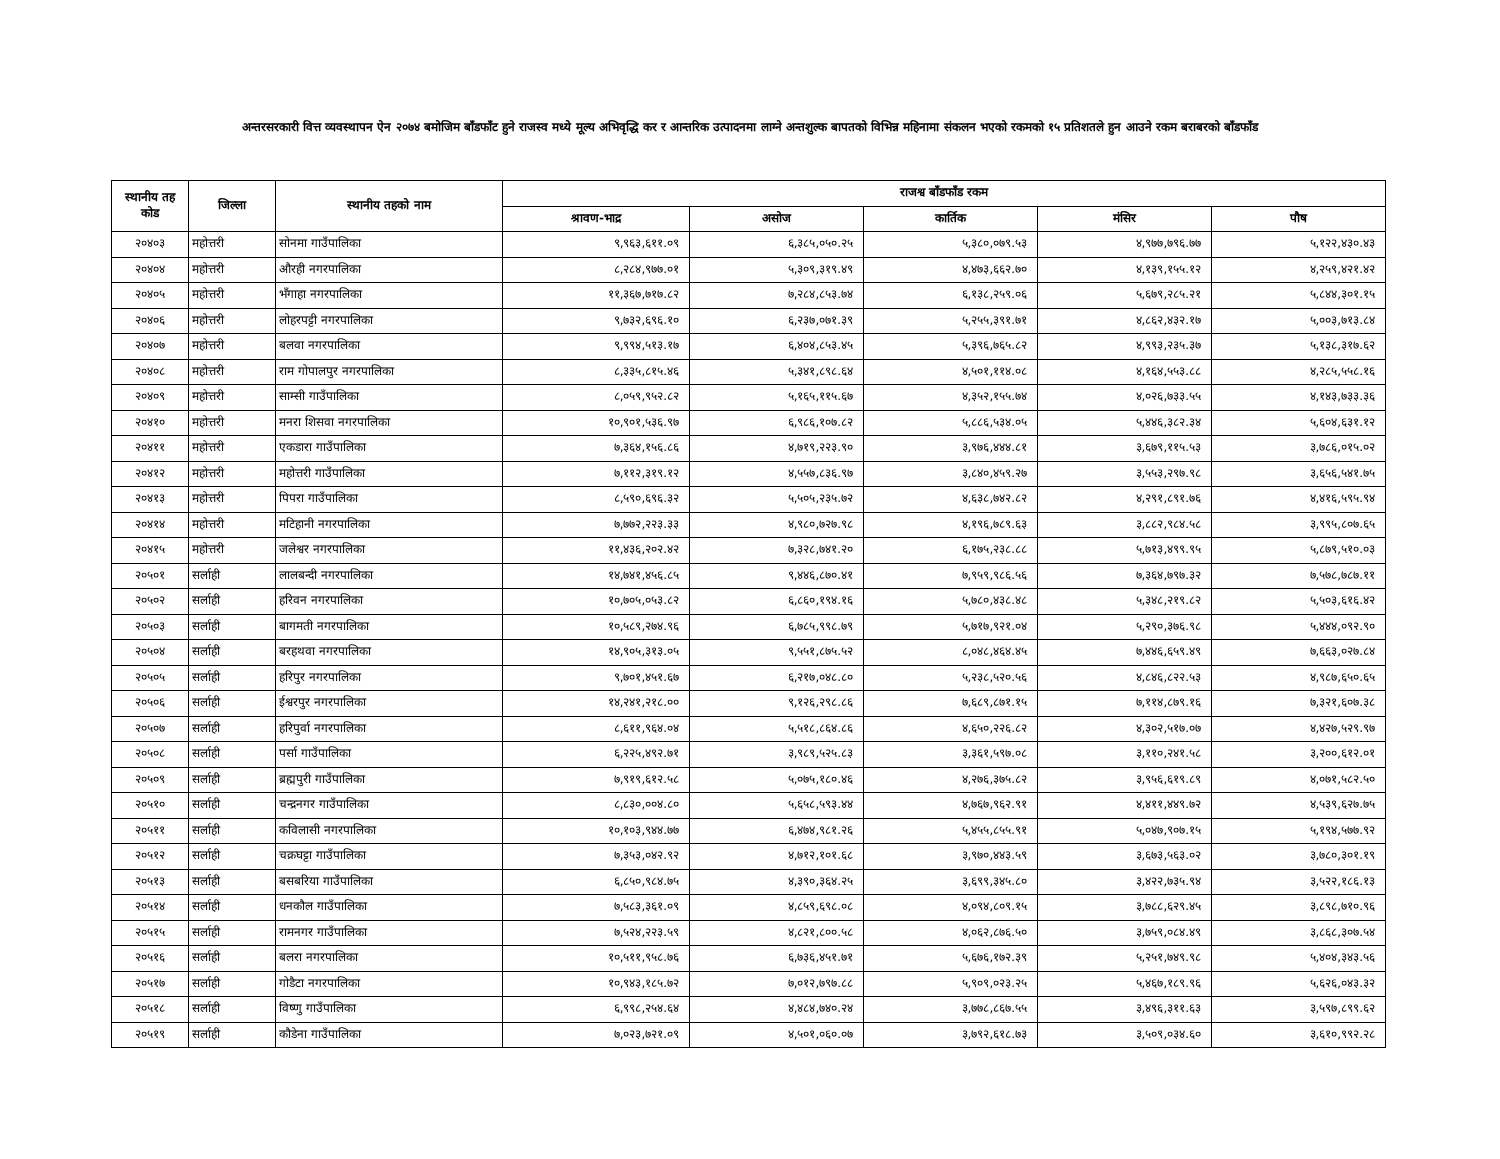अन्तरसरकारी वित्त व्यवस्थापन ऐन २०७४ बमोजिम बाँडफाँट हुने राजस्व मध्ये मूल्य अभिवृद्धि कर र आन्तरिक उत्पादनमा लाग्ने अन्तशुल्क बापतको विभिन्न महिनामा संकलन भएको रकमको १५ प्रतिशतले हुन आउने रकम बराबरको बाँडफाँड
| स्थानीय तह कोड | जिल्ला | स्थानीय तहको नाम | राजश्व बाँडफाँड रकम | | | | |
| --- | --- | --- | --- | --- | --- | --- | --- |
| | | | श्रावण-भाद्र | असोज | कार्तिक | मंसिर | पौष |
| २०४०३ | महोत्तरी | सोनमा गाउँपालिका | ९,९६३,६११.०९ | ६,३८५,०५०.२५ | ५,३८०,०७९.५३ | ४,९७७,७९६.७७ | ५,१२२,४३०.४३ |
| २०४०४ | महोत्तरी | औरही नगरपालिका | ८,२८४,९७७.०१ | ५,३०९,३१९.४९ | ४,४७३,६६२.७० | ४,१३९,१५५.१२ | ४,२५९,४२१.४२ |
| २०४०५ | महोत्तरी | भँगाहा नगरपालिका | ११,३६७,७१७.८२ | ७,२८४,८५३.७४ | ६,१३८,२५९.०६ | ५,६७९,२८५.२१ | ५,८४४,३०१.१५ |
| २०४०६ | महोत्तरी | लोहरपट्टी नगरपालिका | ९,७३२,६९६.१० | ६,२३७,०७१.३९ | ५,२५५,३९१.७१ | ४,८६२,४३२.१७ | ५,००३,७१३.८४ |
| २०४०७ | महोत्तरी | बलवा नगरपालिका | ९,९९४,५१३.१७ | ६,४०४,८५३.४५ | ५,३९६,७६५.८२ | ४,९९३,२३५.३७ | ५,१३८,३१७.६२ |
| २०४०८ | महोत्तरी | राम गोपालपुर नगरपालिका | ८,३३५,८१५.४६ | ५,३४१,८९८.६४ | ४,५०१,११४.०८ | ४,१६४,५५३.८८ | ४,२८५,५५८.१६ |
| २०४०९ | महोत्तरी | साम्सी गाउँपालिका | ८,०५९,९५२.८२ | ५,१६५,११५.६७ | ४,३५२,१५५.७४ | ४,०२६,७३३.५५ | ४,१४३,७३३.३६ |
| २०४१० | महोत्तरी | मनरा शिसवा नगरपालिका | १०,९०१,५३६.९७ | ६,९८६,१०७.८२ | ५,८८६,५३४.०५ | ५,४४६,३८२.३४ | ५,६०४,६३१.१२ |
| २०४११ | महोत्तरी | एकडारा गाउँपालिका | ७,३६४,१५६.८६ | ४,७१९,२२३.९० | ३,९७६,४४४.८१ | ३,६७९,११५.५३ | ३,७८६,०१५.०२ |
| २०४१२ | महोत्तरी | महोत्तरी गाउँपालिका | ७,११२,३१९.१२ | ४,५५७,८३६.९७ | ३,८४०,४५९.२७ | ३,५५३,२९७.९८ | ३,६५६,५४१.७५ |
| २०४१३ | महोत्तरी | पिपरा गाउँपालिका | ८,५९०,६९६.३२ | ५,५०५,२३५.७२ | ४,६३८,७४२.८२ | ४,२९१,८९१.७६ | ४,४१६,५९५.९४ |
| २०४१४ | महोत्तरी | मटिहानी नगरपालिका | ७,७७२,२२३.३३ | ४,९८०,७२७.९८ | ४,१९६,७८९.६३ | ३,८८२,९८४.५८ | ३,९९५,८०७.६५ |
| २०४१५ | महोत्तरी | जलेश्वर नगरपालिका | ११,४३६,२०२.४२ | ७,३२८,७४१.२० | ६,१७५,२३८.८८ | ५,७१३,४९९.९५ | ५,८७९,५१०.०३ |
| २०५०१ | सर्लाही | लालबन्दी नगरपालिका | १४,७४१,४५६.८५ | ९,४४६,८७०.४१ | ७,९५९,९८६.५६ | ७,३६४,७९७.३२ | ७,५७८,७८७.११ |
| २०५०२ | सर्लाही | हरिवन नगरपालिका | १०,७०५,०५३.८२ | ६,८६०,१९४.१६ | ५,७८०,४३८.४८ | ५,३४८,२१९.८२ | ५,५०३,६१६.४२ |
| २०५०३ | सर्लाही | बागमती नगरपालिका | १०,५८९,२७४.९६ | ६,७८५,९९८.७९ | ५,७१७,९२१.०४ | ५,२९०,३७६.९८ | ५,४४४,०९२.९० |
| २०५०४ | सर्लाही | बरहथवा नगरपालिका | १४,९०५,३१३.०५ | ९,५५१,८७५.५२ | ८,०४८,४६४.४५ | ७,४४६,६५९.४९ | ७,६६३,०२७.८४ |
| २०५०५ | सर्लाही | हरिपुर नगरपालिका | ९,७०१,४५१.६७ | ६,२१७,०४८.८० | ५,२३८,५२०.५६ | ४,८४६,८२२.५३ | ४,९८७,६५०.६५ |
| २०५०६ | सर्लाही | ईश्वरपुर नगरपालिका | १४,२४१,२१८.०० | ९,१२६,२९८.८६ | ७,६८९,८७१.१५ | ७,११४,८७९.१६ | ७,३२१,६०७.३८ |
| २०५०७ | सर्लाही | हरिपुर्वा नगरपालिका | ८,६११,९६४.०४ | ५,५१८,८६४.८६ | ४,६५०,२२६.८२ | ४,३०२,५१७.०७ | ४,४२७,५२९.९७ |
| २०५०८ | सर्लाही | पर्सा गाउँपालिका | ६,२२५,४९२.७१ | ३,९८९,५२५.८३ | ३,३६१,५९७.०८ | ३,११०,२४१.५८ | ३,२००,६१२.०१ |
| २०५०९ | सर्लाही | ब्रह्मपुरी गाउँपालिका | ७,९१९,६१२.५८ | ५,०७५,१८०.४६ | ४,२७६,३७५.८२ | ३,९५६,६१९.८९ | ४,०७१,५८२.५० |
| २०५१० | सर्लाही | चन्द्रनगर गाउँपालिका | ८,८३०,००४.८० | ५,६५८,५९३.४४ | ४,७६७,९६२.९१ | ४,४११,४४९.७२ | ४,५३९,६२७.७५ |
| २०५११ | सर्लाही | कविलासी नगरपालिका | १०,१०३,९४४.७७ | ६,४७४,९८१.२६ | ५,४५५,८५५.९१ | ५,०४७,९०७.१५ | ५,१९४,५७७.९२ |
| २०५१२ | सर्लाही | चक्रघट्टा गाउँपालिका | ७,३५३,०४२.९२ | ४,७१२,१०१.६८ | ३,९७०,४४३.५९ | ३,६७३,५६३.०२ | ३,७८०,३०१.१९ |
| २०५१३ | सर्लाही | बसबरिया गाउँपालिका | ६,८५०,९८४.७५ | ४,३९०,३६४.२५ | ३,६९९,३४५.८० | ३,४२२,७३५.९४ | ३,५२२,१८६.१३ |
| २०५१४ | सर्लाही | धनकौल गाउँपालिका | ७,५८३,३६१.०९ | ४,८५९,६९८.०८ | ४,०९४,८०९.१५ | ३,७८८,६२९.४५ | ३,८९८,७१०.९६ |
| २०५१५ | सर्लाही | रामनगर गाउँपालिका | ७,५२४,२२३.५९ | ४,८२१,८००.५८ | ४,०६२,८७६.५० | ३,७५९,०८४.४९ | ३,८६८,३०७.५४ |
| २०५१६ | सर्लाही | बलरा नगरपालिका | १०,५११,९५८.७६ | ६,७३६,४५१.७१ | ५,६७६,१७२.३९ | ५,२५१,७४९.९८ | ५,४०४,३४३.५६ |
| २०५१७ | सर्लाही | गोडैटा नगरपालिका | १०,९४३,१८५.७२ | ७,०१२,७९७.८८ | ५,९०९,०२३.२५ | ५,४६७,१८९.९६ | ५,६२६,०४३.३२ |
| २०५१८ | सर्लाही | विष्णु गाउँपालिका | ६,९९८,२५४.६४ | ४,४८४,७४०.२४ | ३,७७८,८६७.५५ | ३,४९६,३११.६३ | ३,५९७,८९९.६२ |
| २०५१९ | सर्लाही | कौडेना गाउँपालिका | ७,०२३,७२१.०९ | ४,५०१,०६०.०७ | ३,७९२,६१८.७३ | ३,५०९,०३४.६० | ३,६१०,९९२.२८ |